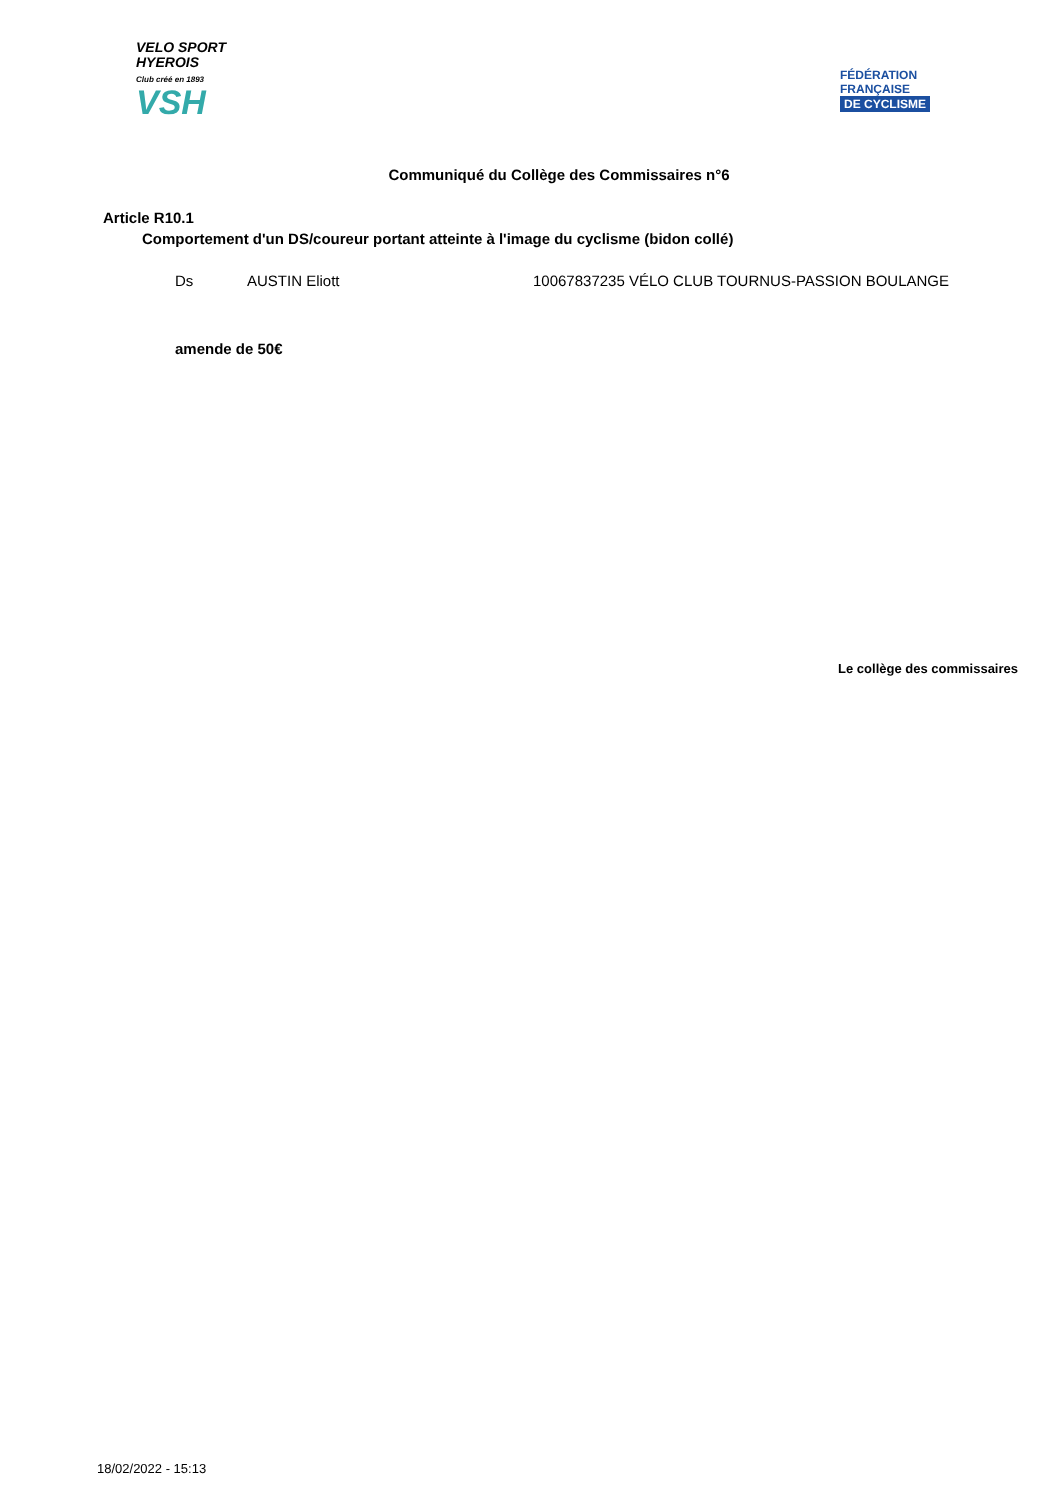VELO SPORT
HYEROIS
Club créé en 1893
VSH
FÉDÉRATION
FRANÇAISE
DE CYCLISME
Communiqué du Collège des Commissaires n°6
Article R10.1
Comportement d'un DS/coureur portant atteinte à l'image du cyclisme (bidon collé)
Ds AUSTIN Eliott 10067837235 VÉLO CLUB TOURNUS-PASSION BOULANGE
amende de 50€
Le collège des commissaires
18/02/2022 - 15:13